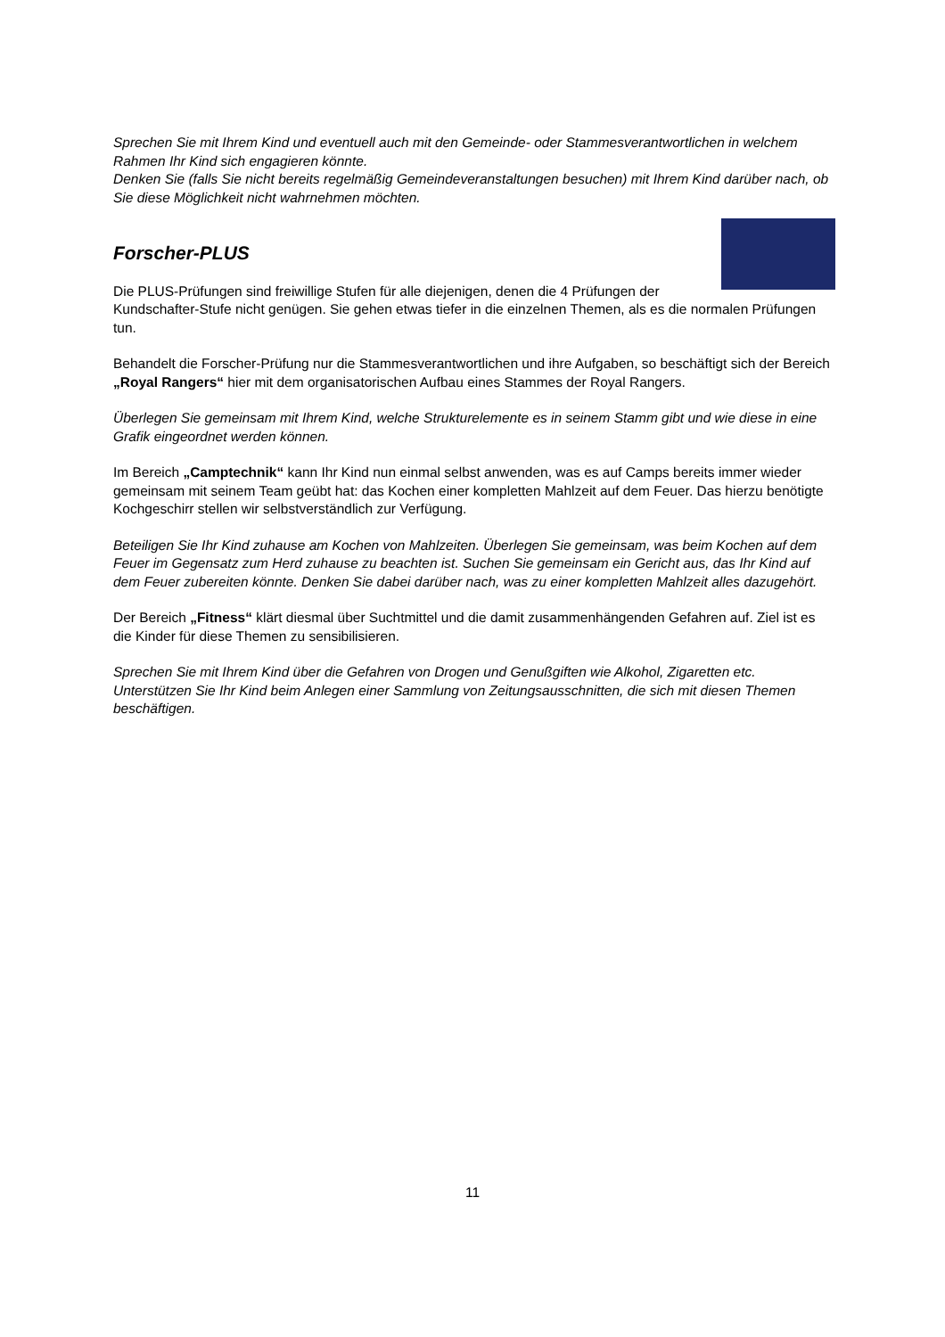Sprechen Sie mit Ihrem Kind und eventuell auch mit den Gemeinde- oder Stammesverantwortlichen in welchem Rahmen Ihr Kind sich engagieren könnte.
Denken Sie (falls Sie nicht bereits regelmäßig Gemeindeveranstaltungen besuchen) mit Ihrem Kind darüber nach, ob Sie diese Möglichkeit nicht wahrnehmen möchten.
Forscher-PLUS
Die PLUS-Prüfungen sind freiwillige Stufen für alle diejenigen, denen die 4 Prüfungen der Kundschafter-Stufe nicht genügen. Sie gehen etwas tiefer in die einzelnen Themen, als es die normalen Prüfungen tun.
Behandelt die Forscher-Prüfung nur die Stammesverantwortlichen und ihre Aufgaben, so beschäftigt sich der Bereich „Royal Rangers“ hier mit dem organisatorischen Aufbau eines Stammes der Royal Rangers.
Überlegen Sie gemeinsam mit Ihrem Kind, welche Strukturelemente es in seinem Stamm gibt und wie diese in eine Grafik eingeordnet werden können.
Im Bereich „Camptechnik“ kann Ihr Kind nun einmal selbst anwenden, was es auf Camps bereits immer wieder gemeinsam mit seinem Team geübt hat: das Kochen einer kompletten Mahlzeit auf dem Feuer. Das hierzu benötigte Kochgeschirr stellen wir selbstverständlich zur Verfügung.
Beteiligen Sie Ihr Kind zuhause am Kochen von Mahlzeiten. Überlegen Sie gemeinsam, was beim Kochen auf dem Feuer im Gegensatz zum Herd zuhause zu beachten ist. Suchen Sie gemeinsam ein Gericht aus, das Ihr Kind auf dem Feuer zubereiten könnte. Denken Sie dabei darüber nach, was zu einer kompletten Mahlzeit alles dazugehört.
Der Bereich „Fitness“ klärt diesmal über Suchtmittel und die damit zusammenhängenden Gefahren auf. Ziel ist es die Kinder für diese Themen zu sensibilisieren.
Sprechen Sie mit Ihrem Kind über die Gefahren von Drogen und Genußgiften wie Alkohol, Zigaretten etc. Unterstützen Sie Ihr Kind beim Anlegen einer Sammlung von Zeitungsausschnitten, die sich mit diesen Themen beschäftigen.
11